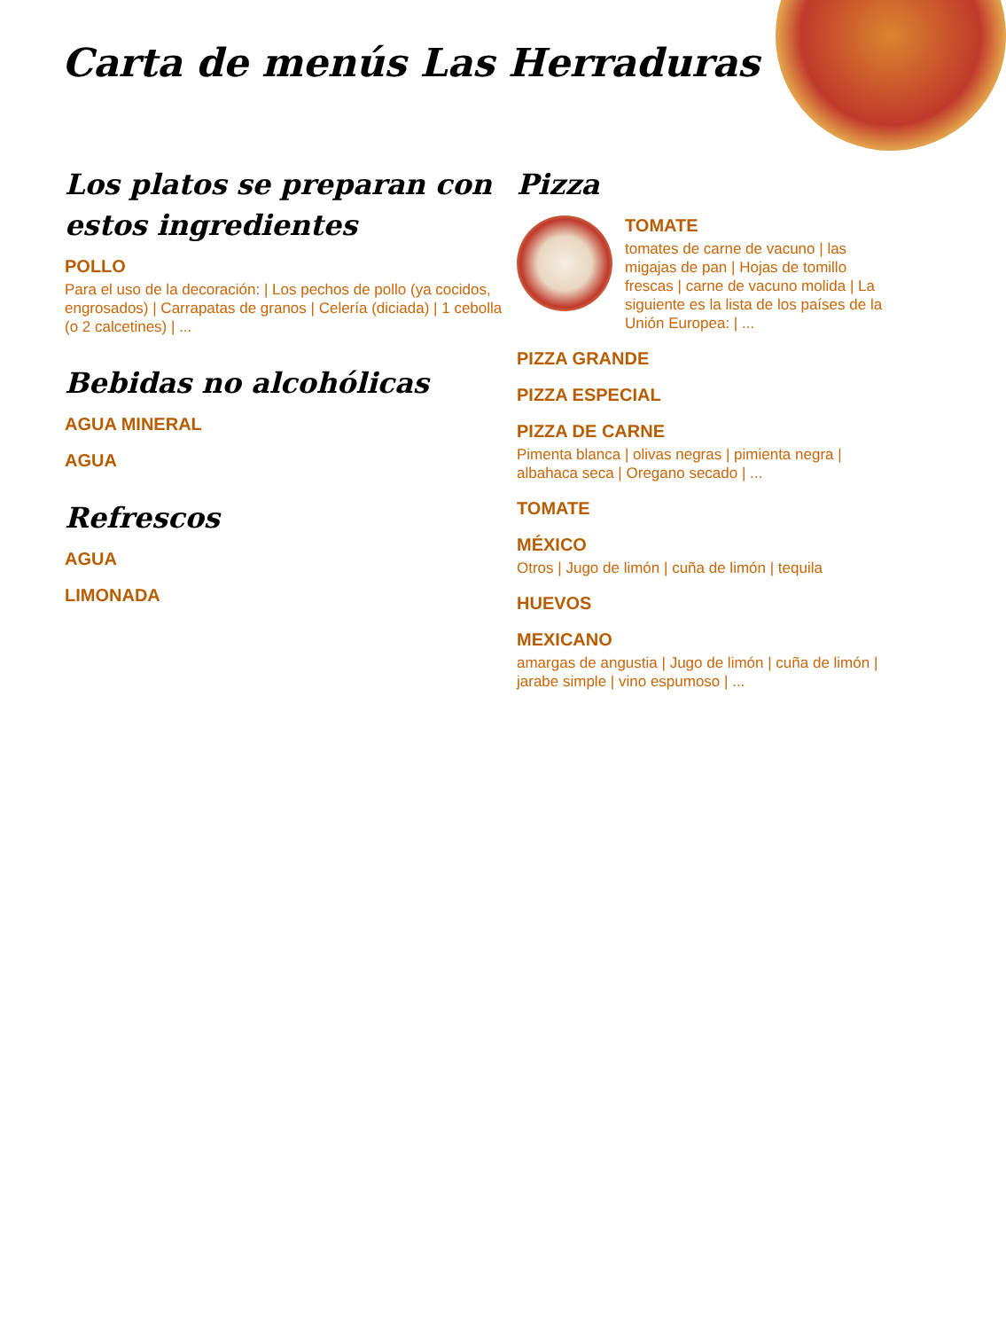Carta de menús Las Herraduras
Los platos se preparan con estos ingredientes
POLLO
Para el uso de la decoración: | Los pechos de pollo (ya cocidos, engrosados) | Carrapatas de granos | Celería (diciada) | 1 cebolla (o 2 calcetines) | ...
Bebidas no alcohólicas
AGUA MINERAL
AGUA
Refrescos
AGUA
LIMONADA
Pizza
TOMATE
tomates de carne de vacuno | las migajas de pan | Hojas de tomillo frescas | carne de vacuno molida | La siguiente es la lista de los países de la Unión Europea: | ...
PIZZA GRANDE
PIZZA ESPECIAL
PIZZA DE CARNE
Pimenta blanca | olivas negras | pimienta negra | albahaca seca | Oregano secado | ...
TOMATE
MÉXICO
Otros | Jugo de limón | cuña de limón | tequila
HUEVOS
MEXICANO
amargas de angustia | Jugo de limón | cuña de limón | jarabe simple | vino espumoso | ...